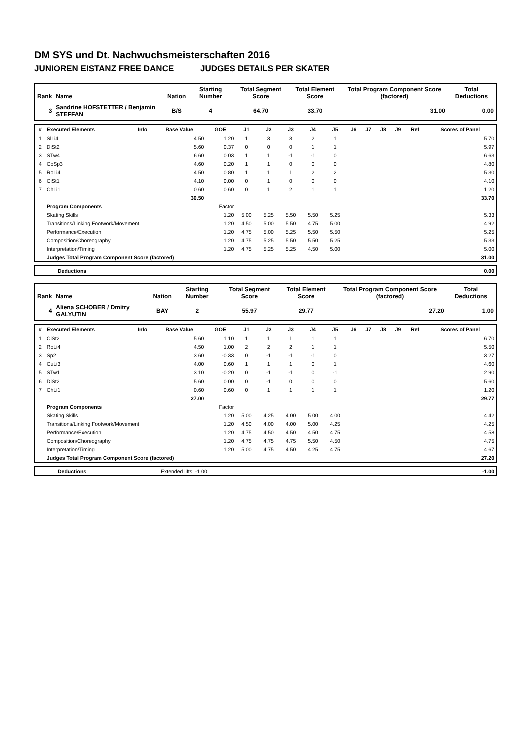DM SYS und Dt. Nachwuchsmeisterschaften 2016
JUNIOREN EISTANZ FREE DANCE JUDGES DETAILS PER SKATER
| Rank | Name | Nation | Starting Number | Total Segment Score | Total Element Score | Total Program Component Score (factored) | Total Deductions |
| --- | --- | --- | --- | --- | --- | --- | --- |
| 3 | Sandrine HOFSTETTER / Benjamin STEFFAN | B/S | 4 | 64.70 | 33.70 | 31.00 | 0.00 |
| # | Executed Elements | Info | Base Value | GOE | J1 | J2 | J3 | J4 | J5 | J6 | J7 | J8 | J9 | Ref | Scores of Panel |
| --- | --- | --- | --- | --- | --- | --- | --- | --- | --- | --- | --- | --- | --- | --- | --- |
| 1 | SlLi4 | | 4.50 | 1.20 | 1 | 3 | 3 | 2 | 1 | | | | | | 5.70 |
| 2 | DiSt2 | | 5.60 | 0.37 | 0 | 0 | 0 | 1 | 1 | | | | | | 5.97 |
| 3 | STw4 | | 6.60 | 0.03 | 1 | 1 | -1 | -1 | 0 | | | | | | 6.63 |
| 4 | CoSp3 | | 4.60 | 0.20 | 1 | 1 | 0 | 0 | 0 | | | | | | 4.80 |
| 5 | RoLi4 | | 4.50 | 0.80 | 1 | 1 | 1 | 2 | 2 | | | | | | 5.30 |
| 6 | CiSt1 | | 4.10 | 0.00 | 0 | 1 | 0 | 0 | 0 | | | | | | 4.10 |
| 7 | ChLi1 | | 0.60 | 0.60 | 0 | 1 | 2 | 1 | 1 | | | | | | 1.20 |
| | | | 30.50 | | | | | | | | | | | | 33.70 |
| | Program Components | | | Factor | | | | | | | | | | | |
| | Skating Skills | | | 1.20 | 5.00 | 5.25 | 5.50 | 5.50 | 5.25 | | | | | | 5.33 |
| | Transitions/Linking Footwork/Movement | | | 1.20 | 4.50 | 5.00 | 5.50 | 4.75 | 5.00 | | | | | | 4.92 |
| | Performance/Execution | | | 1.20 | 4.75 | 5.00 | 5.25 | 5.50 | 5.50 | | | | | | 5.25 |
| | Composition/Choreography | | | 1.20 | 4.75 | 5.25 | 5.50 | 5.50 | 5.25 | | | | | | 5.33 |
| | Interpretation/Timing | | | 1.20 | 4.75 | 5.25 | 5.25 | 4.50 | 5.00 | | | | | | 5.00 |
| | Judges Total Program Component Score (factored) | | | | | | | | | | | | | | 31.00 |
| | Deductions | 0.00 |
| Rank | Name | Nation | Starting Number | Total Segment Score | Total Element Score | Total Program Component Score (factored) | Total Deductions |
| --- | --- | --- | --- | --- | --- | --- | --- |
| 4 | Aliena SCHOBER / Dmitry GALYUTIN | BAY | 2 | 55.97 | 29.77 | 27.20 | 1.00 |
| # | Executed Elements | Info | Base Value | GOE | J1 | J2 | J3 | J4 | J5 | J6 | J7 | J8 | J9 | Ref | Scores of Panel |
| --- | --- | --- | --- | --- | --- | --- | --- | --- | --- | --- | --- | --- | --- | --- | --- |
| 1 | CiSt2 | | 5.60 | 1.10 | 1 | 1 | 1 | 1 | 1 | | | | | | 6.70 |
| 2 | RoLi4 | | 4.50 | 1.00 | 2 | 2 | 2 | 1 | 1 | | | | | | 5.50 |
| 3 | Sp2 | | 3.60 | -0.33 | 0 | -1 | -1 | -1 | 0 | | | | | | 3.27 |
| 4 | CuLi3 | | 4.00 | 0.60 | 1 | 1 | 1 | 0 | 1 | | | | | | 4.60 |
| 5 | STw1 | | 3.10 | -0.20 | 0 | -1 | -1 | 0 | -1 | | | | | | 2.90 |
| 6 | DiSt2 | | 5.60 | 0.00 | 0 | -1 | 0 | 0 | 0 | | | | | | 5.60 |
| 7 | ChLi1 | | 0.60 | 0.60 | 0 | 1 | 1 | 1 | 1 | | | | | | 1.20 |
| | | | 27.00 | | | | | | | | | | | | 29.77 |
| | Program Components | | | Factor | | | | | | | | | | | |
| | Skating Skills | | | 1.20 | 5.00 | 4.25 | 4.00 | 5.00 | 4.00 | | | | | | 4.42 |
| | Transitions/Linking Footwork/Movement | | | 1.20 | 4.50 | 4.00 | 4.00 | 5.00 | 4.25 | | | | | | 4.25 |
| | Performance/Execution | | | 1.20 | 4.75 | 4.50 | 4.50 | 4.50 | 4.75 | | | | | | 4.58 |
| | Composition/Choreography | | | 1.20 | 4.75 | 4.75 | 4.75 | 5.50 | 4.50 | | | | | | 4.75 |
| | Interpretation/Timing | | | 1.20 | 5.00 | 4.75 | 4.50 | 4.25 | 4.75 | | | | | | 4.67 |
| | Judges Total Program Component Score (factored) | | | | | | | | | | | | | | 27.20 |
| | Deductions | Extended lifts: -1.00 | -1.00 |